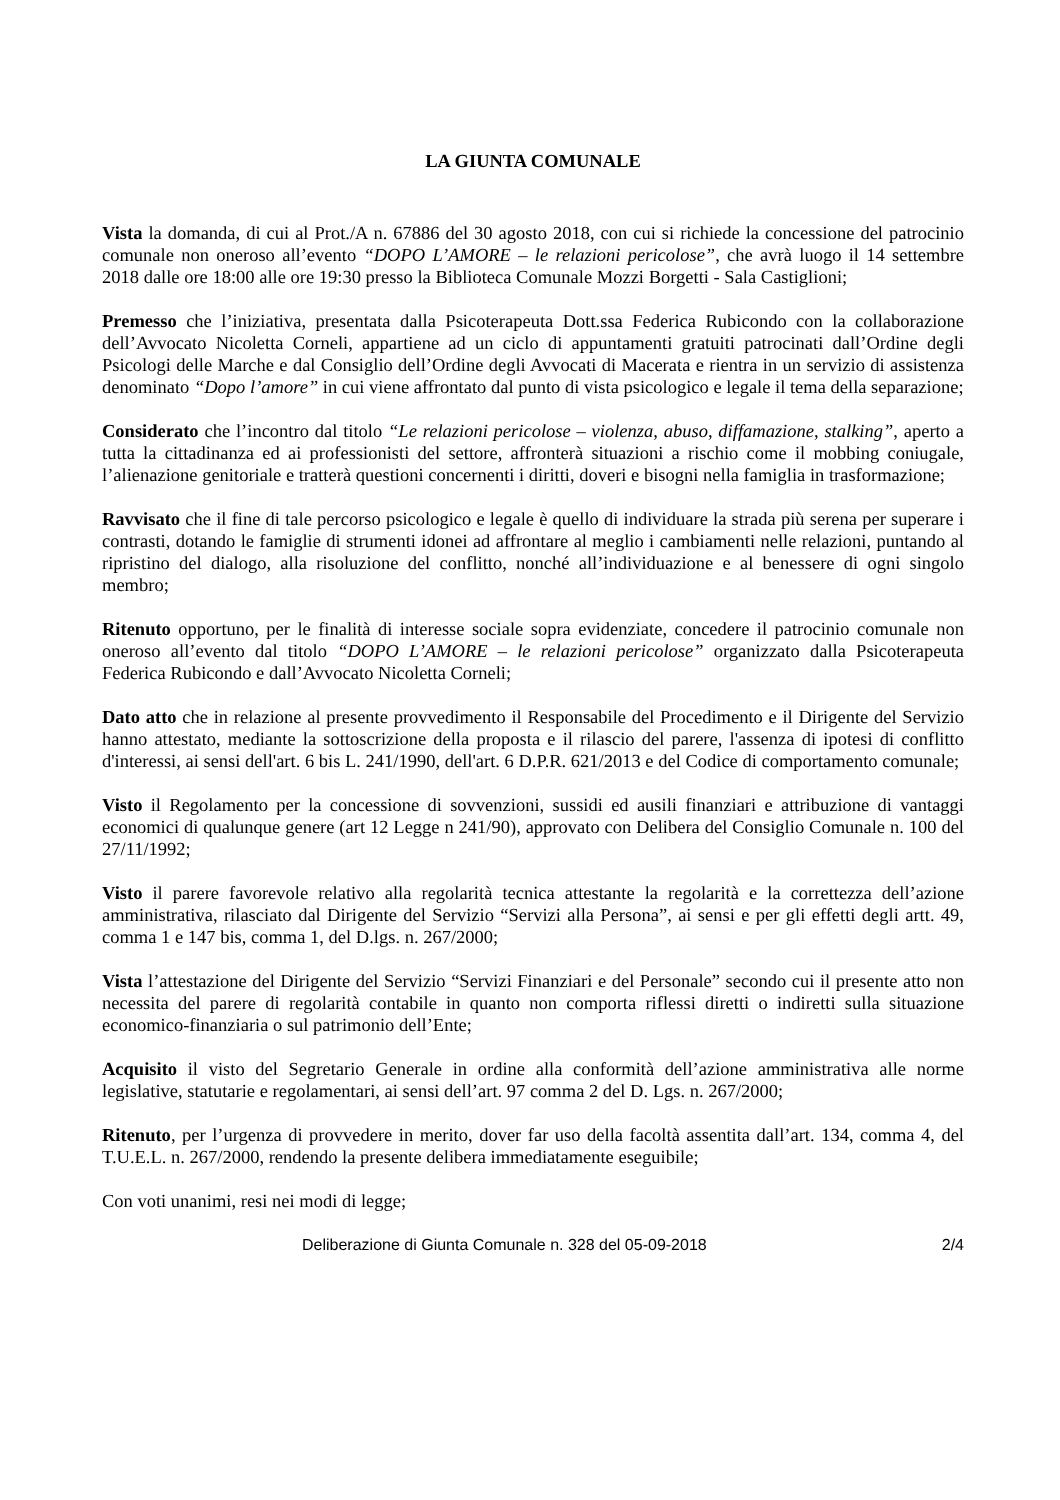LA GIUNTA COMUNALE
Vista la domanda, di cui al Prot./A n. 67886 del 30 agosto 2018, con cui si richiede la concessione del patrocinio comunale non oneroso all’evento “DOPO L’AMORE – le relazioni pericolose”, che avrà luogo il 14 settembre 2018 dalle ore 18:00 alle ore 19:30 presso la Biblioteca Comunale Mozzi Borgetti - Sala Castiglioni;
Premesso che l’iniziativa, presentata dalla Psicoterapeuta Dott.ssa Federica Rubicondo con la collaborazione dell’Avvocato Nicoletta Corneli, appartiene ad un ciclo di appuntamenti gratuiti patrocinati dall’Ordine degli Psicologi delle Marche e dal Consiglio dell’Ordine degli Avvocati di Macerata e rientra in un servizio di assistenza denominato “Dopo l’amore” in cui viene affrontato dal punto di vista psicologico e legale il tema della separazione;
Considerato che l’incontro dal titolo “Le relazioni pericolose – violenza, abuso, diffamazione, stalking”, aperto a tutta la cittadinanza ed ai professionisti del settore, affronterà situazioni a rischio come il mobbing coniugale, l’alienazione genitoriale e tratterà questioni concernenti i diritti, doveri e bisogni nella famiglia in trasformazione;
Ravvisato che il fine di tale percorso psicologico e legale è quello di individuare la strada più serena per superare i contrasti, dotando le famiglie di strumenti idonei ad affrontare al meglio i cambiamenti nelle relazioni, puntando al ripristino del dialogo, alla risoluzione del conflitto, nonché all’individuazione e al benessere di ogni singolo membro;
Ritenuto opportuno, per le finalità di interesse sociale sopra evidenziate, concedere il patrocinio comunale non oneroso all’evento dal titolo “DOPO L’AMORE – le relazioni pericolose” organizzato dalla Psicoterapeuta Federica Rubicondo e dall’Avvocato Nicoletta Corneli;
Dato atto che in relazione al presente provvedimento il Responsabile del Procedimento e il Dirigente del Servizio hanno attestato, mediante la sottoscrizione della proposta e il rilascio del parere, l'assenza di ipotesi di conflitto d'interessi, ai sensi dell'art. 6 bis L. 241/1990, dell'art. 6 D.P.R. 621/2013 e del Codice di comportamento comunale;
Visto il Regolamento per la concessione di sovvenzioni, sussidi ed ausili finanziari e attribuzione di vantaggi economici di qualunque genere (art 12 Legge n 241/90), approvato con Delibera del Consiglio Comunale n. 100 del 27/11/1992;
Visto il parere favorevole relativo alla regolarità tecnica attestante la regolarità e la correttezza dell’azione amministrativa, rilasciato dal Dirigente del Servizio “Servizi alla Persona”, ai sensi e per gli effetti degli artt. 49, comma 1 e 147 bis, comma 1, del D.lgs. n. 267/2000;
Vista l’attestazione del Dirigente del Servizio “Servizi Finanziari e del Personale” secondo cui il presente atto non necessita del parere di regolarità contabile in quanto non comporta riflessi diretti o indiretti sulla situazione economico-finanziaria o sul patrimonio dell’Ente;
Acquisito il visto del Segretario Generale in ordine alla conformità dell’azione amministrativa alle norme legislative, statutarie e regolamentari, ai sensi dell’art. 97 comma 2 del D. Lgs. n. 267/2000;
Ritenuto, per l’urgenza di provvedere in merito, dover far uso della facoltà assentita dall’art. 134, comma 4, del T.U.E.L. n. 267/2000, rendendo la presente delibera immediatamente eseguibile;
Con voti unanimi, resi nei modi di legge;
Deliberazione di Giunta Comunale n. 328 del 05-09-2018 2/4